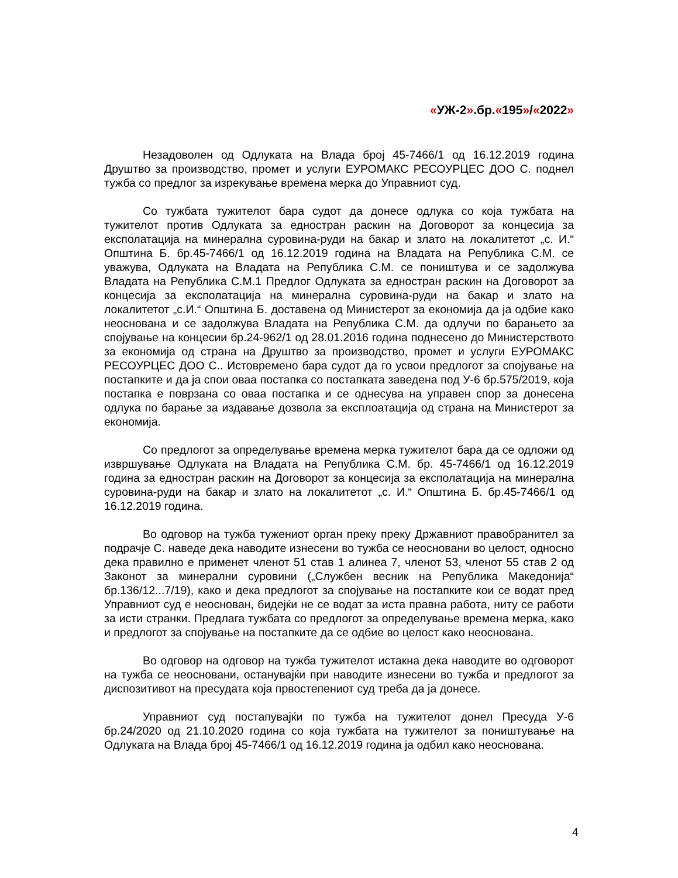«УЖ-2».бр.«195»/«2022»
Незадоволен од Одлуката на Влада број 45-7466/1 од 16.12.2019 година Друштво за производство, промет и услуги ЕУРОМАКС РЕСОУРЦЕС ДОО С. поднел тужба со предлог за изрекување времена мерка до Управниот суд.
Со тужбата тужителот бара судот да донесе одлука со која тужбата на тужителот против Одлуката за едностран раскин на Договорот за концесија за експолатација на минерална суровина-руди на бакар и злато на локалитетот „с. И.“ Општина Б. бр.45-7466/1 од 16.12.2019 година на Владата на Република С.М. се уважува, Одлуката на Владата на Република С.М. се поништува и се задолжува Владата на Република С.М.1 Предлог Одлуката за едностран раскин на Договорот за концесија за експолатација на минерална суровина-руди на бакар и злато на локалитетот „с.И.“ Општина Б. доставена од Министерот за економија да ја одбие како неоснована и се задолжува Владата на Република С.М. да одлучи по барањето за спојување на концесии бр.24-962/1 од 28.01.2016 година поднесено до Министерството за економија од страна на Друштво за производство, промет и услуги ЕУРОМАКС РЕСОУРЦЕС ДОО С.. Истовремено бара судот да го усвои предлогот за спојување на постапките и да ја спои оваа постапка со постапката заведена под У-6 бр.575/2019, која постапка е поврзана со оваа постапка и се однесува на управен спор за донесена одлука по барање за издавање дозвола за експлоатација од страна на Министерот за економија.
Со предлогот за определување времена мерка тужителот бара да се одложи од извршување Одлуката на Владата на Република С.М. бр. 45-7466/1 од 16.12.2019 година за едностран раскин на Договорот за концесија за експолатација на минерална суровина-руди на бакар и злато на локалитетот „с. И.“ Општина Б. бр.45-7466/1 од 16.12.2019 година.
Во одговор на тужба тужениот орган преку преку Државниот правобранител за подрачје С. наведе дека наводите изнесени во тужба се неосновани во целост, односно дека правилно е применет членот 51 став 1 алинеа 7, членот 53, членот 55 став 2 од Законот за минерални суровини („Службен весник на Република Македонија“ бр.136/12...7/19), како и дека предлогот за спојување на постапките кои се водат пред Управниот суд е неоснован, бидејќи не се водат за иста правна работа, ниту се работи за исти странки. Предлага тужбата со предлогот за определување времена мерка, како и предлогот за спојување на постапките да се одбие во целост како неоснована.
Во одговор на одговор на тужба тужителот истакна дека наводите во одговорот на тужба се неосновани, останувајќи при наводите изнесени во тужба и предлогот за диспозитивот на пресудата која првостепениот суд треба да ја донесе.
Управниот суд постапувајќи по тужба на тужителот донел Пресуда У-6 бр.24/2020 од 21.10.2020 година со која тужбата на тужителот за поништување на Одлуката на Влада број 45-7466/1 од 16.12.2019 година ја одбил како неоснована.
4